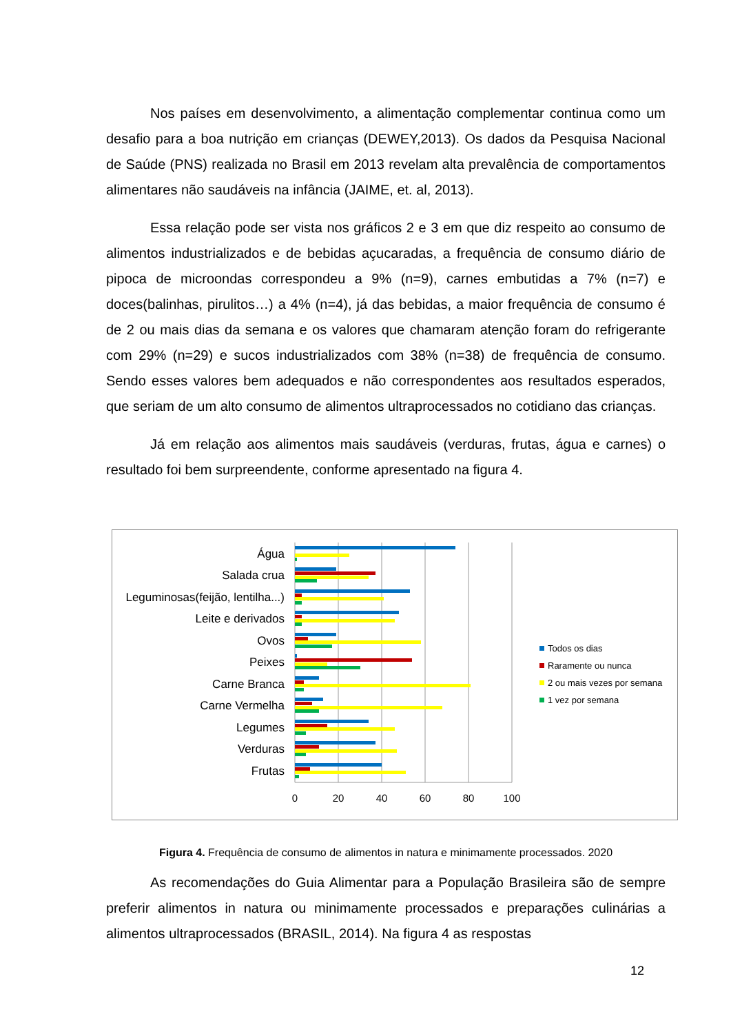Nos países em desenvolvimento, a alimentação complementar continua como um desafio para a boa nutrição em crianças (DEWEY,2013). Os dados da Pesquisa Nacional de Saúde (PNS) realizada no Brasil em 2013 revelam alta prevalência de comportamentos alimentares não saudáveis na infância (JAIME, et. al, 2013).
Essa relação pode ser vista nos gráficos 2 e 3 em que diz respeito ao consumo de alimentos industrializados e de bebidas açucaradas, a frequência de consumo diário de pipoca de microondas correspondeu a 9% (n=9), carnes embutidas a 7% (n=7) e doces(balinhas, pirulitos…) a 4% (n=4), já das bebidas, a maior frequência de consumo é de 2 ou mais dias da semana e os valores que chamaram atenção foram do refrigerante com 29% (n=29) e sucos industrializados com 38% (n=38) de frequência de consumo. Sendo esses valores bem adequados e não correspondentes aos resultados esperados, que seriam de um alto consumo de alimentos ultraprocessados no cotidiano das crianças.
Já em relação aos alimentos mais saudáveis (verduras, frutas, água e carnes) o resultado foi bem surpreendente, conforme apresentado na figura 4.
Água
Salada crua
Leguminosas(feijão, lentilha...)
Leite e derivados
Ovos
Peixes
Carne Branca
Carne Vermelha
Legumes
Verduras
Frutas
0
20
40
60
80
100
Todos os dias
Raramente ou nunca
2 ou mais vezes por semana
1 vez por semana
Figura 4. Frequência de consumo de alimentos in natura e minimamente processados. 2020
As recomendações do Guia Alimentar para a População Brasileira são de sempre preferir alimentos in natura ou minimamente processados e preparações culinárias a alimentos ultraprocessados (BRASIL, 2014). Na figura 4 as respostas
12